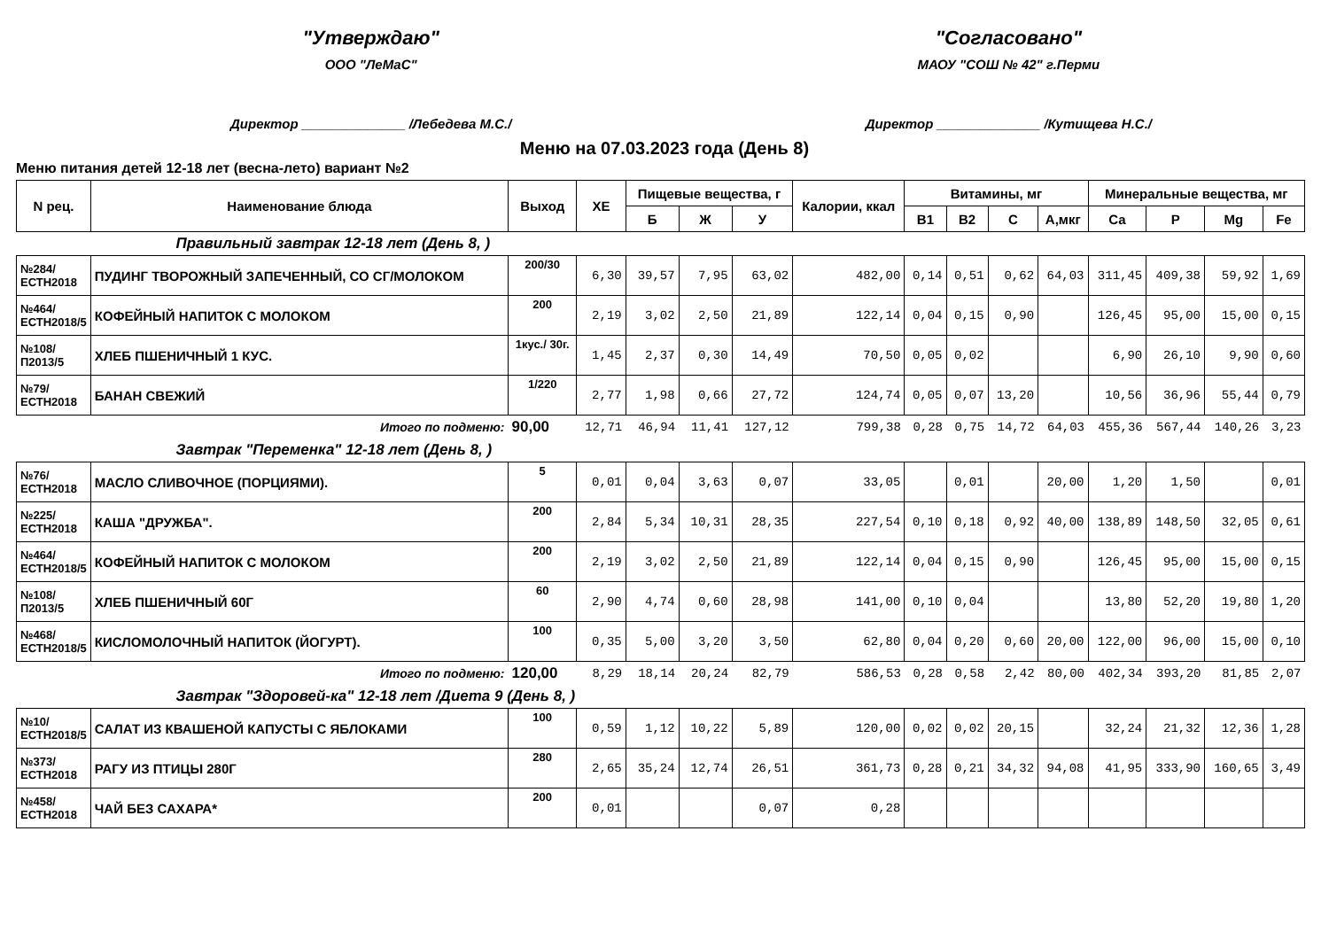"Утверждаю"
ООО "ЛеМаС"
Директор ______________ /Лебедева М.С./
"Согласовано"
МАОУ "СОШ № 42" г.Перми
Директор ______________ /Кутищева Н.С./
Меню на 07.03.2023 года (День 8)
Меню питания детей 12-18 лет (весна-лето) вариант №2
| N рец. | Наименование блюда | Выход | ХЕ | Пищевые вещества, г | | | Калории, ккал | Витамины, мг | | | | Минеральные вещества, мг | | | |
| --- | --- | --- | --- | --- | --- | --- | --- | --- | --- | --- | --- | --- | --- | --- | --- |
| | | | | Б | Ж | У | | B1 | B2 | C | А,мкг | Ca | P | Mg | Fe |
| Правильный завтрак 12-18 лет (День 8, ) | | | | | | | | | | | | | | | |
| №284/ЕСТН2018 | ПУДИНГ ТВОРОЖНЫЙ ЗАПЕЧЕННЫЙ, СО СГ/МОЛОКОМ | 200/30 | 6,30 | 39,57 | 7,95 | 63,02 | 482,00 | 0,14 | 0,51 | 0,62 | 64,03 | 311,45 | 409,38 | 59,92 | 1,69 |
| №464/ЕСТН2018/5 | КОФЕЙНЫЙ НАПИТОК С МОЛОКОМ | 200 | 2,19 | 3,02 | 2,50 | 21,89 | 122,14 | 0,04 | 0,15 | 0,90 | | 126,45 | 95,00 | 15,00 | 0,15 |
| №108/П2013/5 | ХЛЕБ ПШЕНИЧНЫЙ 1 КУС. | 1кус./ 30г. | 1,45 | 2,37 | 0,30 | 14,49 | 70,50 | 0,05 | 0,02 | | | 6,90 | 26,10 | 9,90 | 0,60 |
| №79/ЕСТН2018 | БАНАН СВЕЖИЙ | 1/220 | 2,77 | 1,98 | 0,66 | 27,72 | 124,74 | 0,05 | 0,07 | 13,20 | | 10,56 | 36,96 | 55,44 | 0,79 |
| | Итого по подменю: | 90,00 | 12,71 | 46,94 | 11,41 | 127,12 | 799,38 | 0,28 | 0,75 | 14,72 | 64,03 | 455,36 | 567,44 | 140,26 | 3,23 |
| Завтрак "Переменка" 12-18 лет (День 8, ) | | | | | | | | | | | | | | | |
| №76/ЕСТН2018 | МАСЛО СЛИВОЧНОЕ (ПОРЦИЯМИ). | 5 | 0,01 | 0,04 | 3,63 | 0,07 | 33,05 | | 0,01 | | 20,00 | 1,20 | 1,50 | | 0,01 |
| №225/ЕСТН2018 | КАША "ДРУЖБА". | 200 | 2,84 | 5,34 | 10,31 | 28,35 | 227,54 | 0,10 | 0,18 | 0,92 | 40,00 | 138,89 | 148,50 | 32,05 | 0,61 |
| №464/ЕСТН2018/5 | КОФЕЙНЫЙ НАПИТОК С МОЛОКОМ | 200 | 2,19 | 3,02 | 2,50 | 21,89 | 122,14 | 0,04 | 0,15 | 0,90 | | 126,45 | 95,00 | 15,00 | 0,15 |
| №108/П2013/5 | ХЛЕБ ПШЕНИЧНЫЙ 60Г | 60 | 2,90 | 4,74 | 0,60 | 28,98 | 141,00 | 0,10 | 0,04 | | | 13,80 | 52,20 | 19,80 | 1,20 |
| №468/ЕСТН2018/5 | КИСЛОМОЛОЧНЫЙ НАПИТОК (ЙОГУРТ). | 100 | 0,35 | 5,00 | 3,20 | 3,50 | 62,80 | 0,04 | 0,20 | 0,60 | 20,00 | 122,00 | 96,00 | 15,00 | 0,10 |
| | Итого по подменю: | 120,00 | 8,29 | 18,14 | 20,24 | 82,79 | 586,53 | 0,28 | 0,58 | 2,42 | 80,00 | 402,34 | 393,20 | 81,85 | 2,07 |
| Завтрак "Здоровей-ка" 12-18 лет /Диета 9 (День 8, ) | | | | | | | | | | | | | | | |
| №10/ЕСТН2018/5 | САЛАТ ИЗ КВАШЕНОЙ КАПУСТЫ С ЯБЛОКАМИ | 100 | 0,59 | 1,12 | 10,22 | 5,89 | 120,00 | 0,02 | 0,02 | 20,15 | | 32,24 | 21,32 | 12,36 | 1,28 |
| №373/ЕСТН2018 | РАГУ ИЗ ПТИЦЫ 280Г | 280 | 2,65 | 35,24 | 12,74 | 26,51 | 361,73 | 0,28 | 0,21 | 34,32 | 94,08 | 41,95 | 333,90 | 160,65 | 3,49 |
| №458/ЕСТН2018 | ЧАЙ БЕЗ САХАРА* | 200 | 0,01 | | | 0,07 | 0,28 | | | | | | | | |